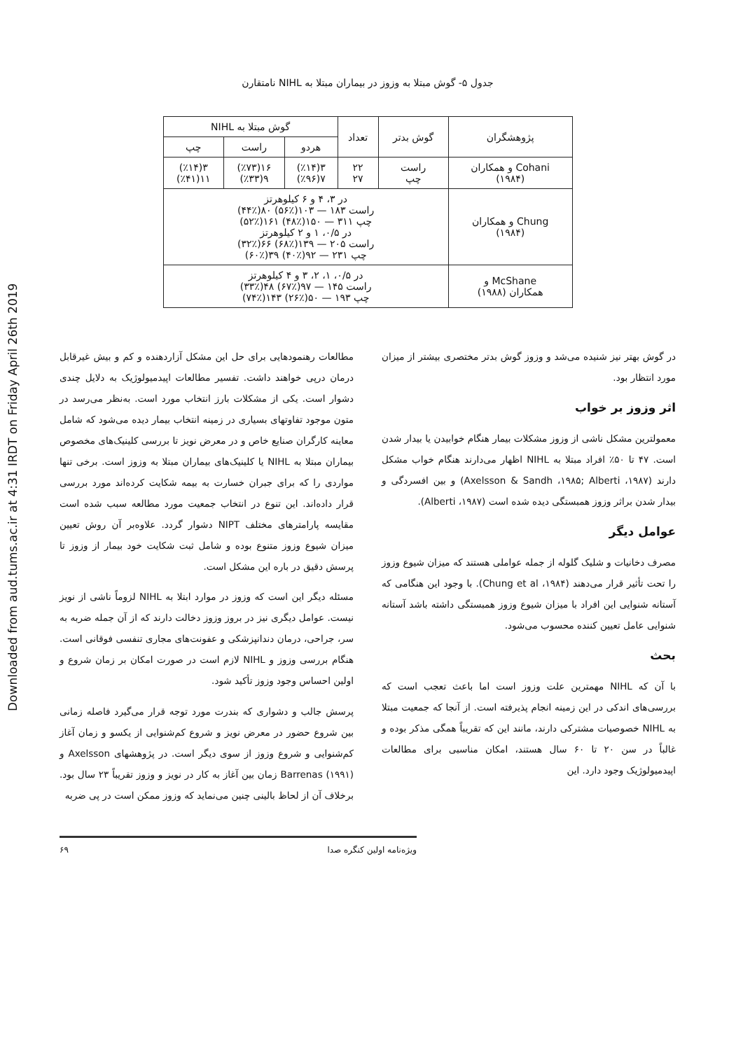Downloaded from aud.tums.ac.ir at 4:31 IRDT on Friday April 26th 2019
جدول ۵- گوش مبتلا به وزوز در بیماران مبتلا به NIHL نامتقارن
| پژوهشگران | گوش بدتر | تعداد | گوش مبتلا به NIHL | | |
| --- | --- | --- | --- | --- | --- |
| | | | هردو | راست | چپ |
| Cohani و همکاران (۱۹۸۴) | راست چپ | ۲۲ ۲۷ | ۳(٪۱۴) ۷(٪۹۶) | ۱۶(٪۷۳) ۹(٪۳۳) | ۳(٪۱۴) ۱۱(٪۴۱) |
| Chung و همکاران (۱۹۸۴) | در ۳، ۴ و ۶ کیلوهرتز راست ۱۸۳ — ۱۰۳(٪۵۶) ۸۰(٪۴۴) چپ ۳۱۱ — ۱۵۰(٪۴۸) ۱۶۱(٪۵۲) در ۰/۵، ۱ و ۲ کیلوهرتز راست ۲۰۵ — ۱۳۹(٪۶۸) ۶۶(٪۳۲) چپ ۲۳۱ — ۹۲(٪۴۰) ۳۹(٪۶۰) | | | | |
| McShane و همکاران (۱۹۸۸) | در ۰/۵، ۱، ۲، ۳ و ۴ کیلوهرتز راست ۱۴۵ — ۹۷(٪۶۷) ۴۸(٪۳۳) چپ ۱۹۳ — ۵۰(٪۲۶) ۱۴۳(٪۷۴) | | | | |
در گوش بهتر نیز شنیده می‌شد و وزوز گوش بدتر مختصری بیشتر از میزان مورد انتظار بود.
اثر وزوز بر خواب
معمولترین مشکل ناشی از وزوز مشکلات بیمار هنگام خوابیدن یا بیدار شدن است. ۴۷ تا ۵۰٪ افراد مبتلا به NIHL اظهار می‌دارند هنگام خواب مشکل دارند (Axelsson & Sandh ،۱۹۸۵; Alberti ،۱۹۸۷) و بین افسردگی و بیدار شدن براثر وزوز همبستگی دیده شده است (Alberti ،۱۹۸۷).
عوامل دیگر
مصرف دخانیات و شلیک گلوله از جمله عواملی هستند که میزان شیوع وزوز را تحت تأثیر قرار می‌دهند (Chung et al ،۱۹۸۴). با وجود این هنگامی که آستانه شنوایی این افراد با میزان شیوع وزوز همبستگی داشته باشد آستانه شنوایی عامل تعیین کننده محسوب می‌شود.
بحث
با آن که NIHL مهمترین علت وزوز است اما باعث تعجب است که بررسی‌های اندکی در این زمینه انجام پذیرفته است. از آنجا که جمعیت مبتلا به NIHL خصوصیات مشترکی دارند، مانند این که تقریباً همگی مذکر بوده و غالباً در سن ۲۰ تا ۶۰ سال هستند، امکان مناسبی برای مطالعات اپیدمیولوژیک وجود دارد. این
مطالعات رهنمودهایی برای حل این مشکل آزاردهنده و کم و بیش غیرقابل درمان درپی خواهند داشت. تفسیر مطالعات اپیدمیولوژیک به دلایل چندی دشوار است. یکی از مشکلات بارز انتخاب مورد است. به‌نظر می‌رسد در متون موجود تفاوتهای بسیاری در زمینه انتخاب بیمار دیده می‌شود که شامل معاینه کارگران صنایع خاص و در معرض نویز تا بررسی کلینیک‌های مخصوص بیماران مبتلا به NIHL یا کلینیک‌های بیماران مبتلا به وزوز است. برخی تنها مواردی را که برای جبران خسارت به بیمه شکایت کرده‌اند مورد بررسی قرار داده‌اند. این تنوع در انتخاب جمعیت مورد مطالعه سبب شده است مقایسه پارامترهای مختلف NIPT دشوار گردد. علاوه‌بر آن روش تعیین میزان شیوع وزوز متنوع بوده و شامل ثبت شکایت خود بیمار از وزوز تا پرسش دقیق در باره این مشکل است.
مسئله دیگر این است که وزوز در موارد ابتلا به NIHL لزوماً ناشی از نویز نیست. عوامل دیگری نیز در بروز وزوز دخالت دارند که از آن جمله ضربه به سر، جراحی، درمان دندانپزشکی و عفونت‌های مجاری تنفسی فوقانی است. هنگام بررسی وزوز و NIHL لازم است در صورت امکان بر زمان شروع و اولین احساس وجود وزوز تأکید شود.
پرسش جالب و دشواری که بندرت مورد توجه قرار می‌گیرد فاصله زمانی بین شروع حضور در معرض نویز و شروع کم‌شنوایی از یکسو و زمان آغاز کم‌شنوایی و شروع وزوز از سوی دیگر است. در پژوهشهای Axelsson و Barrenas (۱۹۹۱) زمان بین آغاز به کار در نویز و وزوز تقریباً ۲۳ سال بود. برخلاف آن از لحاظ بالینی چنین می‌نماید که وزوز ممکن است در پی ضربه
ویژه‌نامه اولین کنگره صدا ۶۹